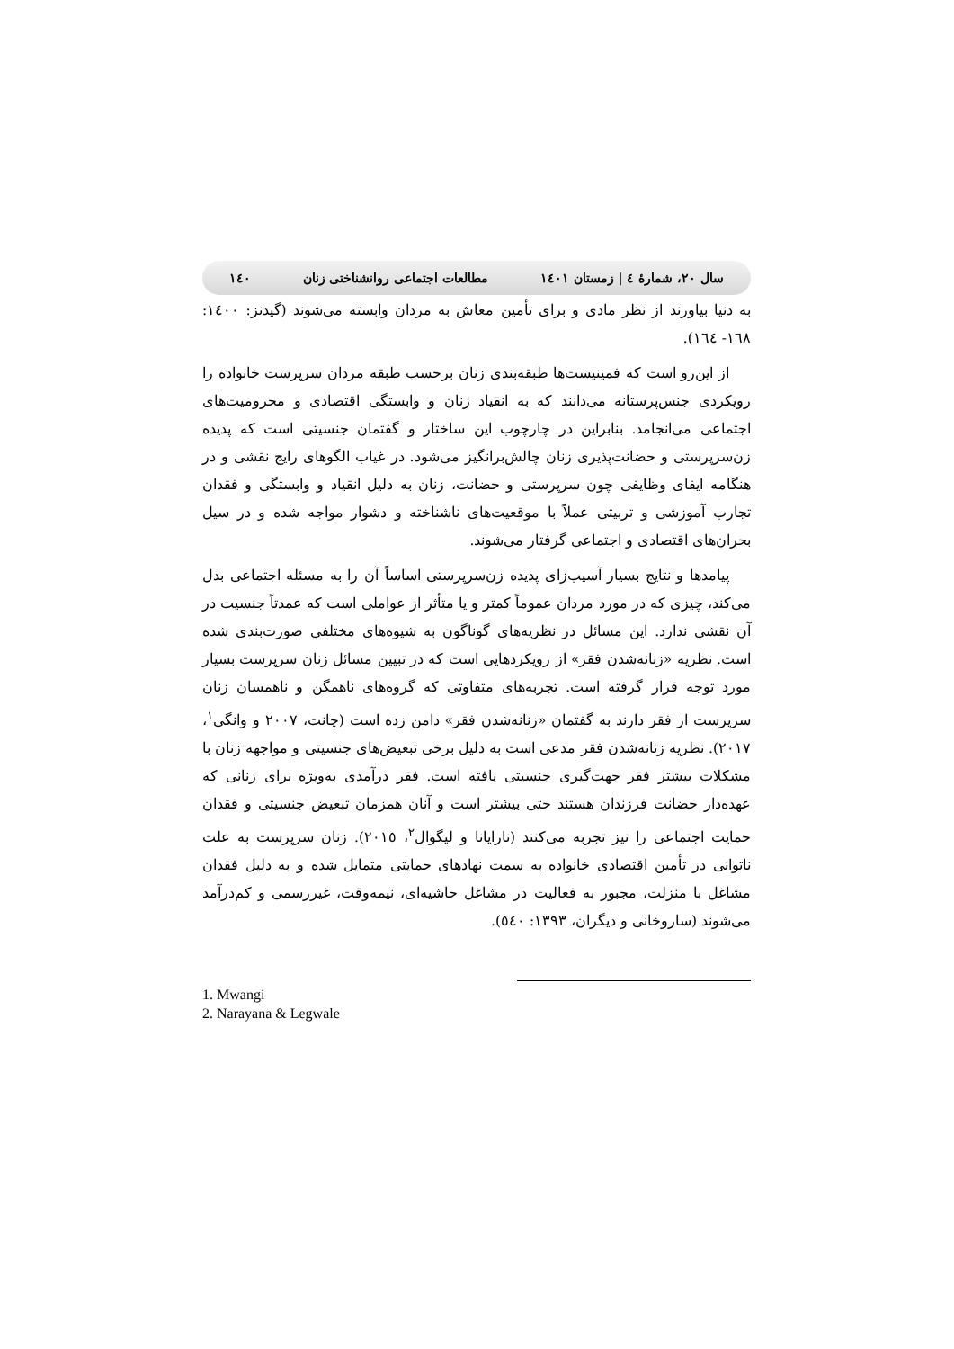١٤٠ مطالعات اجتماعی روانشناختی زنان سال ٢٠، شمارۀ ٤ | زمستان ١٤٠١
به دنیا بیاورند از نظر مادی و برای تأمین معاش به مردان وابسته می‌شوند (گیدنز: ١٤٠٠: ١٦٨- ١٦٤).
از این‌رو است که فمینیست‌ها طبقه‌بندی زنان برحسب طبقه مردان سرپرست خانواده را رویکردی جنس‌پرستانه می‌دانند که به انقیاد زنان و وابستگی اقتصادی و محرومیت‌های اجتماعی می‌انجامد. بنابراین در چارچوب این ساختار و گفتمان جنسیتی است که پدیده زن‌سرپرستی و حضانت‌پذیری زنان چالش‌برانگیز می‌شود. در غیاب الگوهای رایج نقشی و در هنگامه ایفای وظایفی چون سرپرستی و حضانت، زنان به دلیل انقیاد و وابستگی و فقدان تجارب آموزشی و تربیتی عملاً با موقعیت‌های ناشناخته و دشوار مواجه شده و در سیل بحران‌های اقتصادی و اجتماعی گرفتار می‌شوند.
پیامدها و نتایج بسیار آسیب‌زای پدیده زن‌سرپرستی اساساً آن را به مسئله اجتماعی بدل می‌کند، چیزی که در مورد مردان عموماً کمتر و یا متأثر از عواملی است که عمدتاً جنسیت در آن نقشی ندارد. این مسائل در نظریه‌های گوناگون به شیوه‌های مختلفی صورت‌بندی شده است. نظریه «زنانه‌شدن فقر» از رویکردهایی است که در تبیین مسائل زنان سرپرست بسیار مورد توجه قرار گرفته است. تجربه‌های متفاوتی که گروه‌های ناهمگن و ناهمسان زنان سرپرست از فقر دارند به گفتمان «زنانه‌شدن فقر» دامن زده است (چانت، ٢٠٠٧ و وانگی<sup>١</sup>، ٢٠١٧). نظریه زنانه‌شدن فقر مدعی است به دلیل برخی تبعیض‌های جنسیتی و مواجهه زنان با مشکلات بیشتر فقر جهت‌گیری جنسیتی یافته است. فقر درآمدی به‌ویژه برای زنانی که عهده‌دار حضانت فرزندان هستند حتی بیشتر است و آنان همزمان تبعیض جنسیتی و فقدان حمایت اجتماعی را نیز تجربه می‌کنند (نارایانا و لیگوال<sup>٢</sup>، ٢٠١٥). زنان سرپرست به علت ناتوانی در تأمین اقتصادی خانواده به سمت نهادهای حمایتی متمایل شده و به دلیل فقدان مشاغل با منزلت، مجبور به فعالیت در مشاغل حاشیه‌ای، نیمه‌وقت، غیررسمی و کم‌درآمد می‌شوند (ساروخانی و دیگران، ١٣٩٣: ٥٤٠).
1. Mwangi
2. Narayana & Legwale